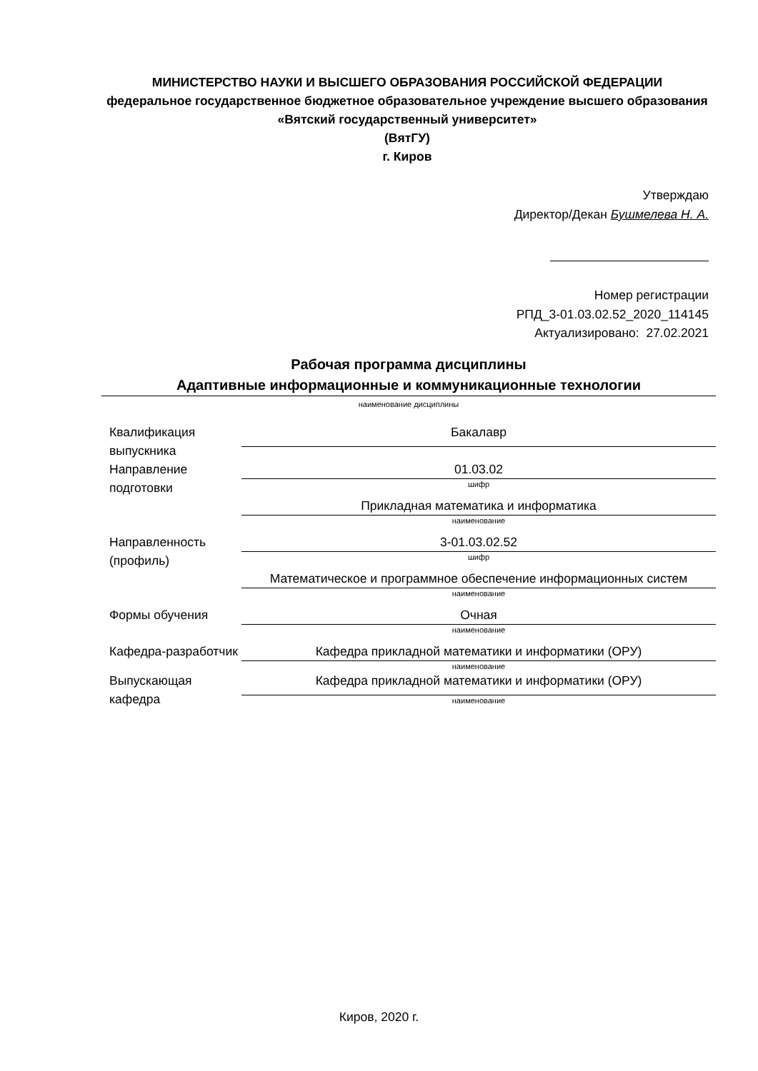МИНИСТЕРСТВО НАУКИ И ВЫСШЕГО ОБРАЗОВАНИЯ РОССИЙСКОЙ ФЕДЕРАЦИИ
федеральное государственное бюджетное образовательное учреждение высшего образования «Вятский государственный университет»
(ВятГУ)
г. Киров
Утверждаю
Директор/Декан Бушмелева Н. А.
Номер регистрации
РПД_3-01.03.02.52_2020_114145
Актуализировано: 27.02.2021
Рабочая программа дисциплины
Адаптивные информационные и коммуникационные технологии
наименование дисциплины
| Квалификация выпускника | Бакалавр |
| Направление подготовки | 01.03.02 |
| | шифр |
| | Прикладная математика и информатика |
| | наименование |
| Направленность (профиль) | 3-01.03.02.52 |
| | шифр |
| | Математическое и программное обеспечение информационных систем |
| | наименование |
| Формы обучения | Очная |
| | наименование |
| Кафедра-разработчик | Кафедра прикладной математики и информатики (ОРУ) |
| | наименование |
| Выпускающая кафедра | Кафедра прикладной математики и информатики (ОРУ) |
| | наименование |
Киров, 2020 г.